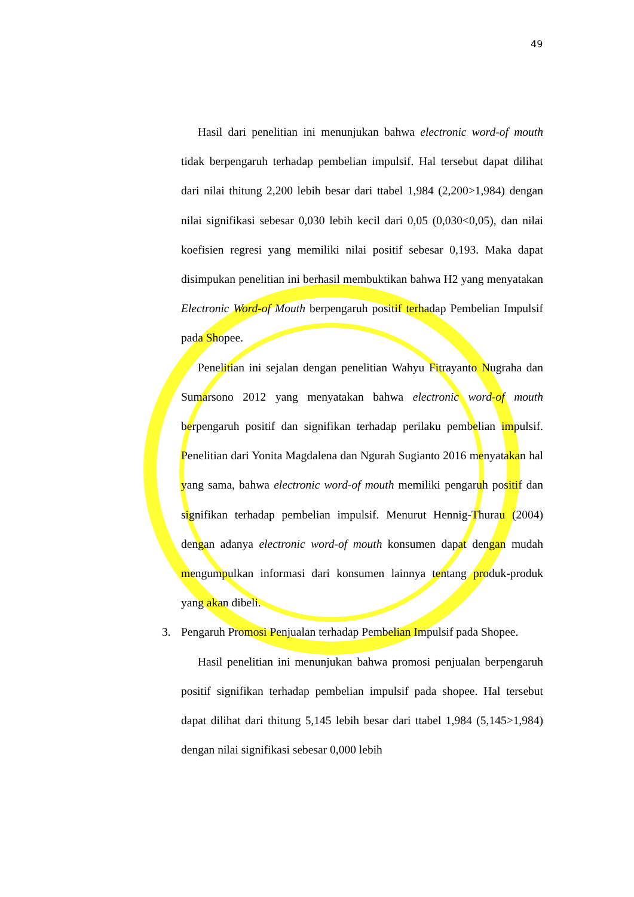49
Hasil dari penelitian ini menunjukan bahwa electronic word-of mouth tidak berpengaruh terhadap pembelian impulsif. Hal tersebut dapat dilihat dari nilai thitung 2,200 lebih besar dari ttabel 1,984 (2,200>1,984) dengan nilai signifikasi sebesar 0,030 lebih kecil dari 0,05 (0,030<0,05), dan nilai koefisien regresi yang memiliki nilai positif sebesar 0,193. Maka dapat disimpukan penelitian ini berhasil membuktikan bahwa H2 yang menyatakan Electronic Word-of Mouth berpengaruh positif terhadap Pembelian Impulsif pada Shopee.
Penelitian ini sejalan dengan penelitian Wahyu Fitrayanto Nugraha dan Sumarsono 2012 yang menyatakan bahwa electronic word-of mouth berpengaruh positif dan signifikan terhadap perilaku pembelian impulsif. Penelitian dari Yonita Magdalena dan Ngurah Sugianto 2016 menyatakan hal yang sama, bahwa electronic word-of mouth memiliki pengaruh positif dan signifikan terhadap pembelian impulsif. Menurut Hennig-Thurau (2004) dengan adanya electronic word-of mouth konsumen dapat dengan mudah mengumpulkan informasi dari konsumen lainnya tentang produk-produk yang akan dibeli.
3. Pengaruh Promosi Penjualan terhadap Pembelian Impulsif pada Shopee.
Hasil penelitian ini menunjukan bahwa promosi penjualan berpengaruh positif signifikan terhadap pembelian impulsif pada shopee. Hal tersebut dapat dilihat dari thitung 5,145 lebih besar dari ttabel 1,984 (5,145>1,984) dengan nilai signifikasi sebesar 0,000 lebih